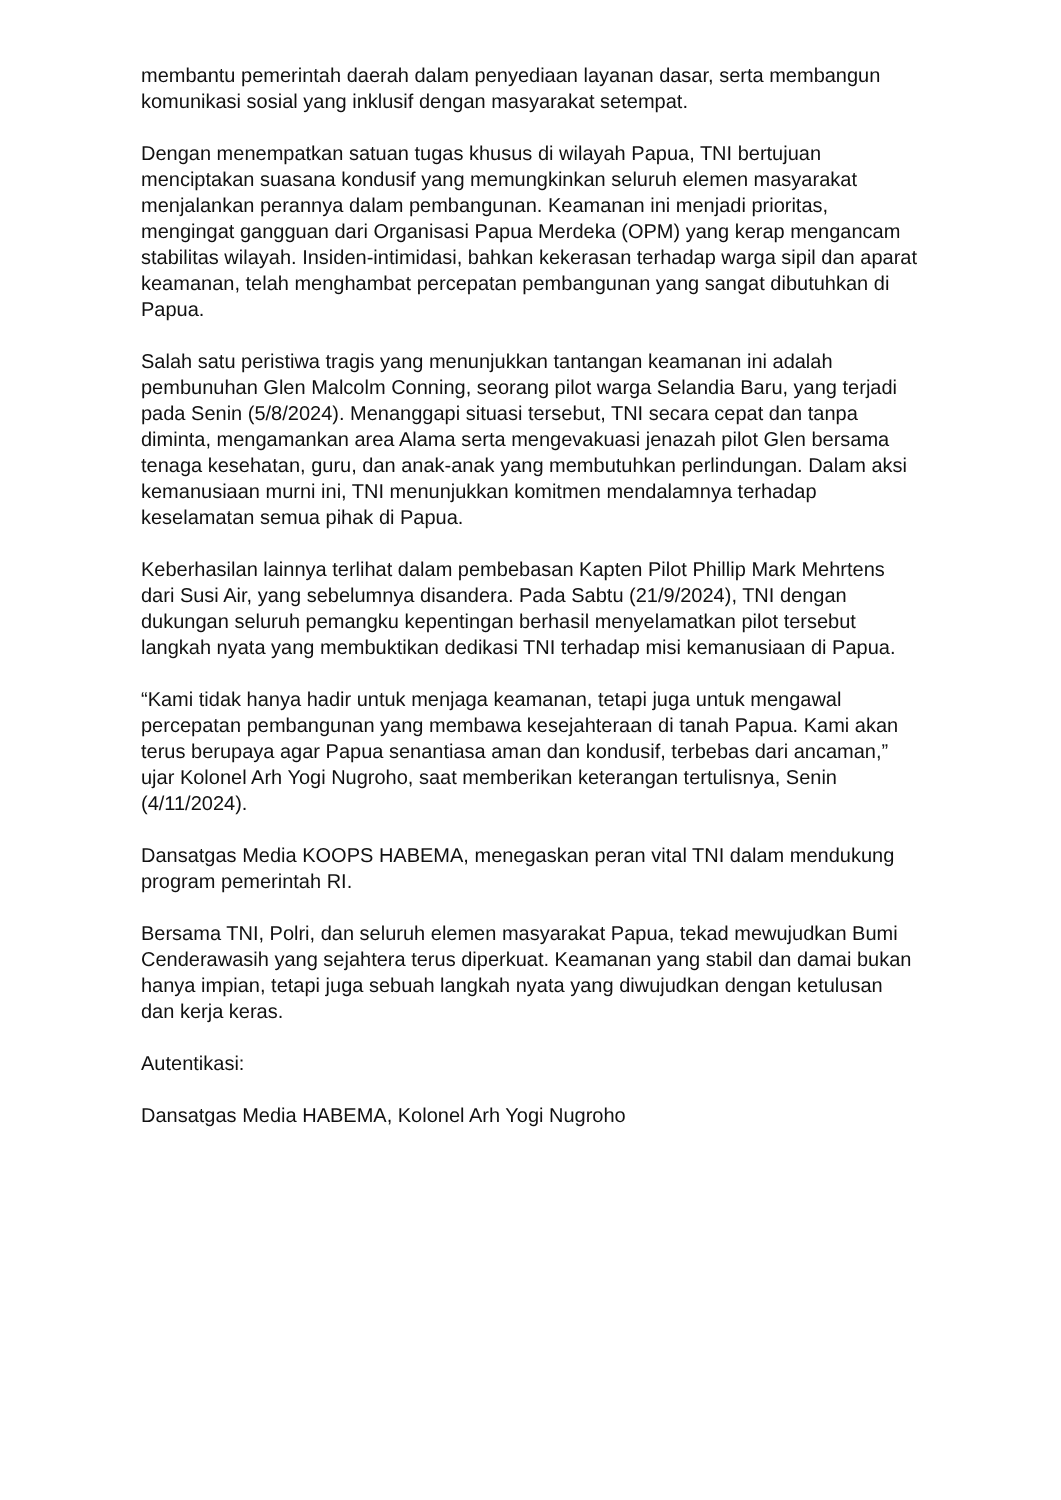membantu pemerintah daerah dalam penyediaan layanan dasar, serta membangun komunikasi sosial yang inklusif dengan masyarakat setempat.
Dengan menempatkan satuan tugas khusus di wilayah Papua, TNI bertujuan menciptakan suasana kondusif yang memungkinkan seluruh elemen masyarakat menjalankan perannya dalam pembangunan. Keamanan ini menjadi prioritas, mengingat gangguan dari Organisasi Papua Merdeka (OPM) yang kerap mengancam stabilitas wilayah. Insiden-intimidasi, bahkan kekerasan terhadap warga sipil dan aparat keamanan, telah menghambat percepatan pembangunan yang sangat dibutuhkan di Papua.
Salah satu peristiwa tragis yang menunjukkan tantangan keamanan ini adalah pembunuhan Glen Malcolm Conning, seorang pilot warga Selandia Baru, yang terjadi pada Senin (5/8/2024). Menanggapi situasi tersebut, TNI secara cepat dan tanpa diminta, mengamankan area Alama serta mengevakuasi jenazah pilot Glen bersama tenaga kesehatan, guru, dan anak-anak yang membutuhkan perlindungan. Dalam aksi kemanusiaan murni ini, TNI menunjukkan komitmen mendalamnya terhadap keselamatan semua pihak di Papua.
Keberhasilan lainnya terlihat dalam pembebasan Kapten Pilot Phillip Mark Mehrtens dari Susi Air, yang sebelumnya disandera. Pada Sabtu (21/9/2024), TNI dengan dukungan seluruh pemangku kepentingan berhasil menyelamatkan pilot tersebut langkah nyata yang membuktikan dedikasi TNI terhadap misi kemanusiaan di Papua.
“Kami tidak hanya hadir untuk menjaga keamanan, tetapi juga untuk mengawal percepatan pembangunan yang membawa kesejahteraan di tanah Papua. Kami akan terus berupaya agar Papua senantiasa aman dan kondusif, terbebas dari ancaman,” ujar Kolonel Arh Yogi Nugroho, saat memberikan keterangan tertulisnya, Senin (4/11/2024).
Dansatgas Media KOOPS HABEMA, menegaskan peran vital TNI dalam mendukung program pemerintah RI.
Bersama TNI, Polri, dan seluruh elemen masyarakat Papua, tekad mewujudkan Bumi Cenderawasih yang sejahtera terus diperkuat. Keamanan yang stabil dan damai bukan hanya impian, tetapi juga sebuah langkah nyata yang diwujudkan dengan ketulusan dan kerja keras.
Autentikasi:
Dansatgas Media HABEMA, Kolonel Arh Yogi Nugroho